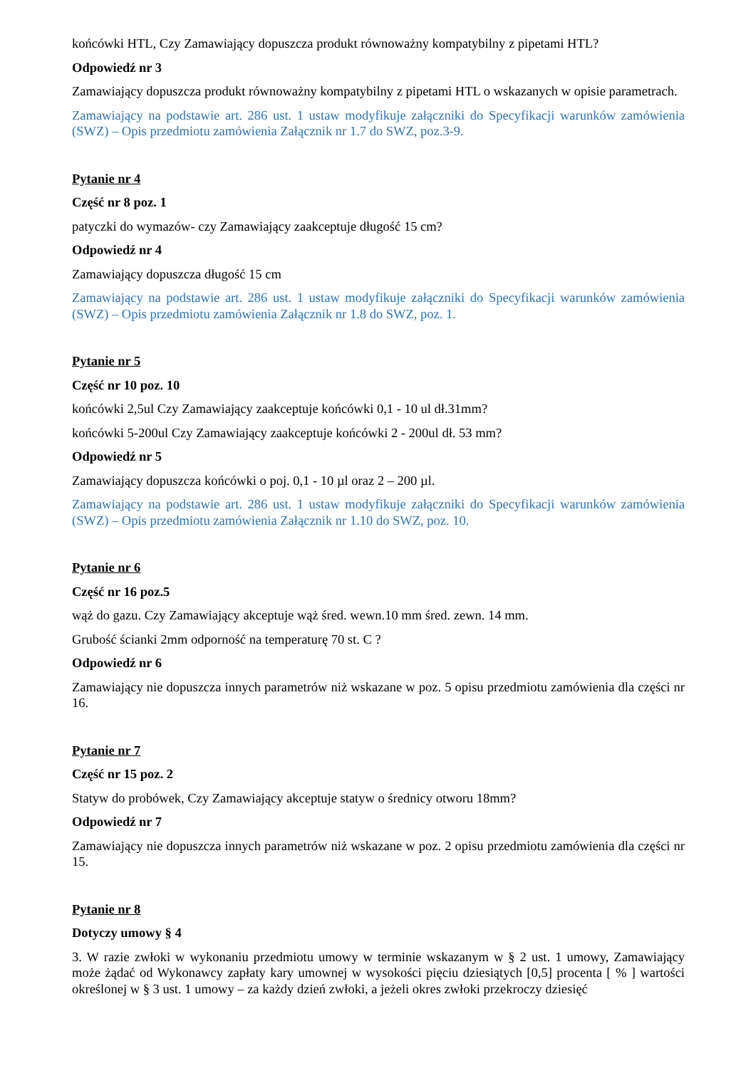końcówki HTL, Czy Zamawiający dopuszcza produkt równoważny kompatybilny z pipetami HTL?
Odpowiedź nr 3
Zamawiający dopuszcza produkt równoważny kompatybilny z pipetami HTL o wskazanych w opisie parametrach.
Zamawiający na podstawie art. 286 ust. 1 ustaw modyfikuje załączniki do Specyfikacji warunków zamówienia (SWZ) – Opis przedmiotu zamówienia Załącznik nr 1.7 do SWZ, poz.3-9.
Pytanie nr 4
Część nr 8 poz. 1
patyczki do wymazów- czy Zamawiający zaakceptuje długość 15 cm?
Odpowiedź nr 4
Zamawiający dopuszcza długość 15 cm
Zamawiający na podstawie art. 286 ust. 1 ustaw modyfikuje załączniki do Specyfikacji warunków zamówienia (SWZ) – Opis przedmiotu zamówienia Załącznik nr 1.8 do SWZ, poz. 1.
Pytanie nr 5
Część nr 10 poz. 10
końcówki 2,5ul Czy Zamawiający zaakceptuje końcówki 0,1 - 10 ul dł.31mm?
końcówki 5-200ul Czy Zamawiający zaakceptuje końcówki 2 - 200ul dł. 53 mm?
Odpowiedź nr 5
Zamawiający dopuszcza końcówki o poj. 0,1 - 10 µl oraz 2 – 200 µl.
Zamawiający na podstawie art. 286 ust. 1 ustaw modyfikuje załączniki do Specyfikacji warunków zamówienia (SWZ) – Opis przedmiotu zamówienia Załącznik nr 1.10 do SWZ, poz. 10.
Pytanie nr 6
Część nr 16 poz.5
wąż do gazu. Czy Zamawiający akceptuje wąż śred. wewn.10 mm śred. zewn. 14 mm.
Grubość ścianki 2mm odporność na temperaturę 70 st. C ?
Odpowiedź nr 6
Zamawiający nie dopuszcza innych parametrów niż wskazane w poz. 5 opisu przedmiotu zamówienia dla części nr 16.
Pytanie nr 7
Część nr 15 poz. 2
Statyw do probówek, Czy Zamawiający akceptuje statyw o średnicy otworu 18mm?
Odpowiedź nr 7
Zamawiający nie dopuszcza innych parametrów niż wskazane w poz. 2 opisu przedmiotu zamówienia dla części nr 15.
Pytanie nr 8
Dotyczy umowy § 4
3. W razie zwłoki w wykonaniu przedmiotu umowy w terminie wskazanym w § 2 ust. 1 umowy, Zamawiający może żądać od Wykonawcy zapłaty kary umownej w wysokości pięciu dziesiątych [0,5] procenta [ % ] wartości określonej w § 3 ust. 1 umowy – za każdy dzień zwłoki, a jeżeli okres zwłoki przekroczy dziesięć